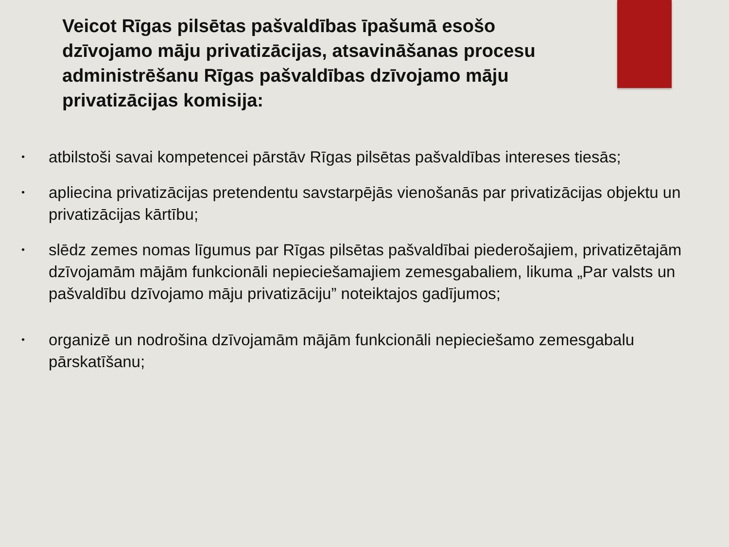Veicot Rīgas pilsētas pašvaldības īpašumā esošo dzīvojamo māju privatizācijas, atsavināšanas procesu administrēšanu Rīgas pašvaldības dzīvojamo māju privatizācijas komisija:
• atbilstoši savai kompetencei pārstāv Rīgas pilsētas pašvaldības intereses tiesās;
• apliecina privatizācijas pretendentu savstarpējās vienošanās par privatizācijas objektu un privatizācijas kārtību;
• slēdz zemes nomas līgumus par Rīgas pilsētas pašvaldībai piederošajiem, privatizētajām dzīvojamām mājām funkcionāli nepieciešamajiem zemesgabaliem, likuma „Par valsts un pašvaldību dzīvojamo māju privatizāciju” noteiktajos gadījumos;
• organizē un nodrošina dzīvojamām mājām funkcionāli nepieciešamo zemesgabalu pārskatīšanu;